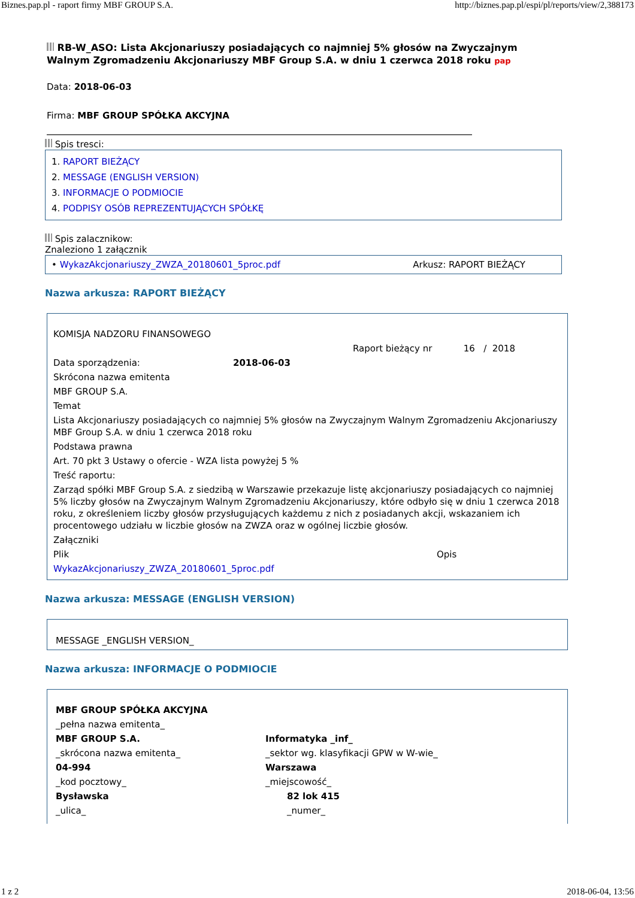Biznes.pap.pl - raport firmy MBF GROUP S.A. http://biznes.pap.pl/espi/pl/reports/view/2,388173
RB-W_ASO: Lista Akcjonariuszy posiadających co najmniej 5% głosów na Zwyczajnym Walnym Zgromadzeniu Akcjonariuszy MBF Group S.A. w dniu 1 czerwca 2018 roku pap
Data: 2018-06-03
Firma: MBF GROUP SPÓŁKA AKCYJNA
Spis tresci:
1. RAPORT BIEŻĄCY
2. MESSAGE (ENGLISH VERSION)
3. INFORMACJE O PODMIOCIE
4. PODPISY OSÓB REPREZENTUJĄCYCH SPÓŁKĘ
Spis zalacznikow:
Znaleziono 1 załącznik
• WykazAkcjonariuszy_ZWZA_20180601_5proc.pdf Arkusz: RAPORT BIEŻĄCY
Nazwa arkusza: RAPORT BIEŻĄCY
| KOMISJA NADZORU FINANSOWEGO | | |
| | | Raport bieżący nr 16 / 2018 |
| Data sporządzenia: | 2018-06-03 | |
| Skrócona nazwa emitenta | | |
| MBF GROUP S.A. | | |
| Temat | | |
| Lista Akcjonariuszy posiadających co najmniej 5% głosów na Zwyczajnym Walnym Zgromadzeniu Akcjonariuszy MBF Group S.A. w dniu 1 czerwca 2018 roku | | |
| Podstawa prawna | | |
| Art. 70 pkt 3 Ustawy o ofercie - WZA lista powyżej 5 % | | |
| Treść raportu: | | |
| Zarząd spółki MBF Group S.A. z siedzibą w Warszawie przekazuje listę akcjonariuszy posiadających co najmniej 5% liczby głosów na Zwyczajnym Walnym Zgromadzeniu Akcjonariuszy, które odbyło się w dniu 1 czerwca 2018 roku, z określeniem liczby głosów przysługujących każdemu z nich z posiadanych akcji, wskazaniem ich procentowego udziału w liczbie głosów na ZWZA oraz w ogólnej liczbie głosów. | | |
| Załączniki | | |
| Plik | | Opis |
| WykazAkcjonariuszy_ZWZA_20180601_5proc.pdf | | |
Nazwa arkusza: MESSAGE (ENGLISH VERSION)
MESSAGE _ENGLISH VERSION_
Nazwa arkusza: INFORMACJE O PODMIOCIE
| MBF GROUP SPÓŁKA AKCYJNA | |
| _pełna nazwa emitenta_ | |
| MBF GROUP S.A. | Informatyka _inf_ |
| _skrócona nazwa emitenta_ | _sektor wg. klasyfikacji GPW w W-wie_ |
| 04-994 | Warszawa |
| _kod pocztowy_ | _miejscowość_ |
| Bysławska | 82 lok 415 |
| _ulica_ | _numer_ |
1 z 2 2018-06-04, 13:56